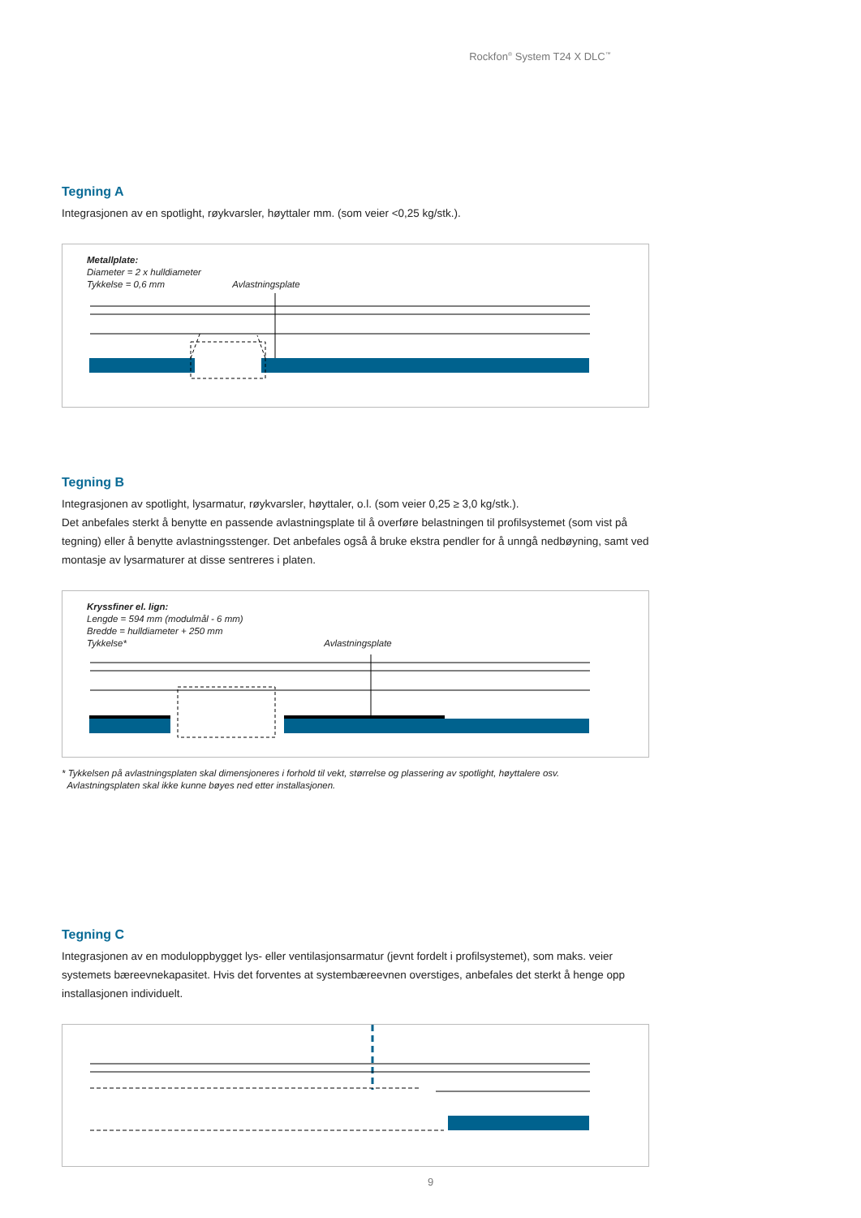Rockfon<sup>®</sup> System T24 X DLC<sup>™</sup>
Tegning A
Integrasjonen av en spotlight, røykvarsler, høyttaler mm. (som veier <0,25 kg/stk.).
Metallplate:
Diameter = 2 x hulldiameter
Tykkelse = 0,6 mm Avlastningsplate
Tegning B
Integrasjonen av spotlight, lysarmatur, røykvarsler, høyttaler, o.l. (som veier 0,25 ≥ 3,0 kg/stk.).
Det anbefales sterkt å benytte en passende avlastningsplate til å overføre belastningen til profilsystemet (som vist på tegning) eller å benytte avlastningsstenger. Det anbefales også å bruke ekstra pendler for å unngå nedbøyning, samt ved montasje av lysarmaturer at disse sentreres i platen.
Kryssfiner el. lign:
Lengde = 594 mm (modulmål - 6 mm)
Bredde = hulldiameter + 250 mm
Tykkelse* Avlastningsplate
* Tykkelsen på avlastningsplaten skal dimensjoneres i forhold til vekt, størrelse og plassering av spotlight, høyttalere osv.
Avlastningsplaten skal ikke kunne bøyes ned etter installasjonen.
Tegning C
Integrasjonen av en moduloppbygget lys- eller ventilasjonsarmatur (jevnt fordelt i profilsystemet), som maks. veier systemets bæreevnekapasitet. Hvis det forventes at systembæreevnen overstiges, anbefales det sterkt å henge opp installasjonen individuelt.
9